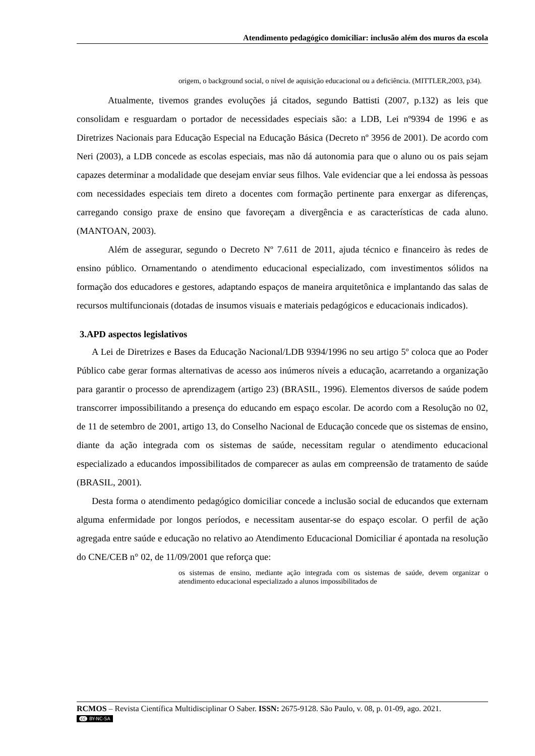Atendimento pedagógico domiciliar: inclusão além dos muros da escola
origem, o background social, o nível de aquisição educacional ou a deficiência. (MITTLER,2003, p34).
Atualmente, tivemos grandes evoluções já citados, segundo Battisti (2007, p.132) as leis que consolidam e resguardam o portador de necessidades especiais são: a LDB, Lei nº9394 de 1996 e as Diretrizes Nacionais para Educação Especial na Educação Básica (Decreto nº 3956 de 2001). De acordo com Neri (2003), a LDB concede as escolas especiais, mas não dá autonomia para que o aluno ou os pais sejam capazes determinar a modalidade que desejam enviar seus filhos. Vale evidenciar que a lei endossa às pessoas com necessidades especiais tem direto a docentes com formação pertinente para enxergar as diferenças, carregando consigo praxe de ensino que favoreçam a divergência e as características de cada aluno. (MANTOAN, 2003).
Além de assegurar, segundo o Decreto Nº 7.611 de 2011, ajuda técnico e financeiro às redes de ensino público. Ornamentando o atendimento educacional especializado, com investimentos sólidos na formação dos educadores e gestores, adaptando espaços de maneira arquitetônica e implantando das salas de recursos multifuncionais (dotadas de insumos visuais e materiais pedagógicos e educacionais indicados).
3.APD aspectos legislativos
A Lei de Diretrizes e Bases da Educação Nacional/LDB 9394/1996 no seu artigo 5º coloca que ao Poder Público cabe gerar formas alternativas de acesso aos inúmeros níveis a educação, acarretando a organização para garantir o processo de aprendizagem (artigo 23) (BRASIL, 1996). Elementos diversos de saúde podem transcorrer impossibilitando a presença do educando em espaço escolar. De acordo com a Resolução no 02, de 11 de setembro de 2001, artigo 13, do Conselho Nacional de Educação concede que os sistemas de ensino, diante da ação integrada com os sistemas de saúde, necessitam regular o atendimento educacional especializado a educandos impossibilitados de comparecer as aulas em compreensão de tratamento de saúde (BRASIL, 2001).
Desta forma o atendimento pedagógico domiciliar concede a inclusão social de educandos que externam alguma enfermidade por longos períodos, e necessitam ausentar-se do espaço escolar. O perfil de ação agregada entre saúde e educação no relativo ao Atendimento Educacional Domiciliar é apontada na resolução do CNE/CEB n° 02, de 11/09/2001 que reforça que:
os sistemas de ensino, mediante ação integrada com os sistemas de saúde, devem organizar o atendimento educacional especializado a alunos impossibilitados de
RCMOS – Revista Científica Multidisciplinar O Saber. ISSN: 2675-9128. São Paulo, v. 08, p. 01-09, ago. 2021.
cc BY-NC-SA